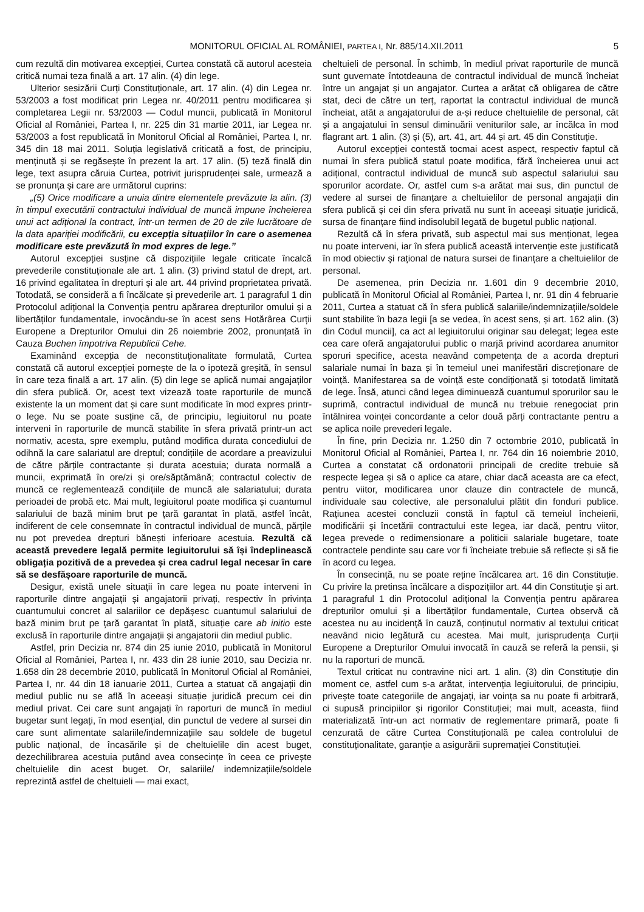MONITORUL OFICIAL AL ROMÂNIEI, PARTEA I, Nr. 885/14.XII.2011 5
cum rezultă din motivarea excepției, Curtea constată că autorul acesteia critică numai teza finală a art. 17 alin. (4) din lege.
Ulterior sesizării Curți Constituționale, art. 17 alin. (4) din Legea nr. 53/2003 a fost modificat prin Legea nr. 40/2011 pentru modificarea și completarea Legii nr. 53/2003 — Codul muncii, publicată în Monitorul Oficial al României, Partea I, nr. 225 din 31 martie 2011, iar Legea nr. 53/2003 a fost republicată în Monitorul Oficial al României, Partea I, nr. 345 din 18 mai 2011. Soluția legislativă criticată a fost, de principiu, menținută și se regăsește în prezent la art. 17 alin. (5) teză finală din lege, text asupra căruia Curtea, potrivit jurisprudenței sale, urmează a se pronunța și care are următorul cuprins:
„(5) Orice modificare a unuia dintre elementele prevăzute la alin. (3) în timpul executării contractului individual de muncă impune încheierea unui act adițional la contract, într-un termen de 20 de zile lucrătoare de la data apariției modificării, cu excepția situațiilor în care o asemenea modificare este prevăzută în mod expres de lege.”
Autorul excepției susține că dispozițiile legale criticate încalcă prevederile constituționale ale art. 1 alin. (3) privind statul de drept, art. 16 privind egalitatea în drepturi și ale art. 44 privind proprietatea privată. Totodată, se consideră a fi încălcate și prevederile art. 1 paragraful 1 din Protocolul adițional la Convenția pentru apărarea drepturilor omului și a libertăților fundamentale, invocându-se în acest sens Hotărârea Curții Europene a Drepturilor Omului din 26 noiembrie 2002, pronunțată în Cauza Buchen împotriva Republicii Cehe.
Examinând excepția de neconstituționalitate formulată, Curtea constată că autorul excepției pornește de la o ipoteză greșită, în sensul în care teza finală a art. 17 alin. (5) din lege se aplică numai angajaților din sfera publică. Or, acest text vizează toate raporturile de muncă existente la un moment dat și care sunt modificate în mod expres printr-o lege. Nu se poate susține că, de principiu, legiuitorul nu poate interveni în raporturile de muncă stabilite în sfera privată printr-un act normativ, acesta, spre exemplu, putând modifica durata concediului de odihnă la care salariatul are dreptul; condițiile de acordare a preavizului de către părțile contractante și durata acestuia; durata normală a muncii, exprimată în ore/zi și ore/săptămână; contractul colectiv de muncă ce reglementează condițiile de muncă ale salariatului; durata perioadei de probă etc. Mai mult, legiuitorul poate modifica și cuantumul salariului de bază minim brut pe țară garantat în plată, astfel încât, indiferent de cele consemnate în contractul individual de muncă, părțile nu pot prevedea drepturi bănești inferioare acestuia. Rezultă că această prevedere legală permite legiuitorului să își îndeplinească obligația pozitivă de a prevedea și crea cadrul legal necesar în care să se desfășoare raporturile de muncă.
Desigur, există unele situații în care legea nu poate interveni în raporturile dintre angajații și angajatorii privați, respectiv în privința cuantumului concret al salariilor ce depășesc cuantumul salariului de bază minim brut pe țară garantat în plată, situație care ab initio este exclusă în raporturile dintre angajații și angajatorii din mediul public.
Astfel, prin Decizia nr. 874 din 25 iunie 2010, publicată în Monitorul Oficial al României, Partea I, nr. 433 din 28 iunie 2010, sau Decizia nr. 1.658 din 28 decembrie 2010, publicată în Monitorul Oficial al României, Partea I, nr. 44 din 18 ianuarie 2011, Curtea a statuat că angajații din mediul public nu se află în aceeași situație juridică precum cei din mediul privat. Cei care sunt angajați în raporturi de muncă în mediul bugetar sunt legați, în mod esențial, din punctul de vedere al sursei din care sunt alimentate salariile/indemnizațiile sau soldele de bugetul public național, de încasările și de cheltuielile din acest buget, dezechilibrarea acestuia putând avea consecințe în ceea ce privește cheltuielile din acest buget. Or, salariile/ indemnizațiile/soldele reprezintă astfel de cheltuieli — mai exact,
cheltuieli de personal. În schimb, în mediul privat raporturile de muncă sunt guvernate întotdeauna de contractul individual de muncă încheiat între un angajat și un angajator. Curtea a arătat că obligarea de către stat, deci de către un terț, raportat la contractul individual de muncă încheiat, atât a angajatorului de a-și reduce cheltuielile de personal, cât și a angajatului în sensul diminuării veniturilor sale, ar încălca în mod flagrant art. 1 alin. (3) și (5), art. 41, art. 44 și art. 45 din Constituție.
Autorul excepției contestă tocmai acest aspect, respectiv faptul că numai în sfera publică statul poate modifica, fără încheierea unui act adițional, contractul individual de muncă sub aspectul salariului sau sporurilor acordate. Or, astfel cum s-a arătat mai sus, din punctul de vedere al sursei de finanțare a cheltuielilor de personal angajații din sfera publică și cei din sfera privată nu sunt în aceeași situație juridică, sursa de finanțare fiind indisolubil legată de bugetul public național.
Rezultă că în sfera privată, sub aspectul mai sus menționat, legea nu poate interveni, iar în sfera publică această intervenție este justificată în mod obiectiv și rațional de natura sursei de finanțare a cheltuielilor de personal.
De asemenea, prin Decizia nr. 1.601 din 9 decembrie 2010, publicată în Monitorul Oficial al României, Partea I, nr. 91 din 4 februarie 2011, Curtea a statuat că în sfera publică salariile/indemnizațiile/soldele sunt stabilite în baza legii [a se vedea, în acest sens, și art. 162 alin. (3) din Codul muncii], ca act al legiuitorului originar sau delegat; legea este cea care oferă angajatorului public o marjă privind acordarea anumitor sporuri specifice, acesta neavând competența de a acorda drepturi salariale numai în baza și în temeiul unei manifestări discreționare de voință. Manifestarea sa de voință este condiționată și totodată limitată de lege. Însă, atunci când legea diminuează cuantumul sporurilor sau le suprimă, contractul individual de muncă nu trebuie renegociat prin întâlnirea voinței concordante a celor două părți contractante pentru a se aplica noile prevederi legale.
În fine, prin Decizia nr. 1.250 din 7 octombrie 2010, publicată în Monitorul Oficial al României, Partea I, nr. 764 din 16 noiembrie 2010, Curtea a constatat că ordonatorii principali de credite trebuie să respecte legea și să o aplice ca atare, chiar dacă aceasta are ca efect, pentru viitor, modificarea unor clauze din contractele de muncă, individuale sau colective, ale personalului plătit din fonduri publice. Rațiunea acestei concluzii constă în faptul că temeiul încheierii, modificării și încetării contractului este legea, iar dacă, pentru viitor, legea prevede o redimensionare a politicii salariale bugetare, toate contractele pendinte sau care vor fi încheiate trebuie să reflecte și să fie în acord cu legea.
În consecință, nu se poate reține încălcarea art. 16 din Constituție. Cu privire la pretinsa încălcare a dispozițiilor art. 44 din Constituție și art. 1 paragraful 1 din Protocolul adițional la Convenția pentru apărarea drepturilor omului și a libertăților fundamentale, Curtea observă că acestea nu au incidență în cauză, conținutul normativ al textului criticat neavând nicio legătură cu acestea. Mai mult, jurisprudența Curții Europene a Drepturilor Omului invocată în cauză se referă la pensii, și nu la raporturi de muncă.
Textul criticat nu contravine nici art. 1 alin. (3) din Constituție din moment ce, astfel cum s-a arătat, intervenția legiuitorului, de principiu, privește toate categoriile de angajați, iar voința sa nu poate fi arbitrară, ci supusă principiilor și rigorilor Constituției; mai mult, aceasta, fiind materializată într-un act normativ de reglementare primară, poate fi cenzurată de către Curtea Constituțională pe calea controlului de constituționalitate, garanție a asigurării supremației Constituției.